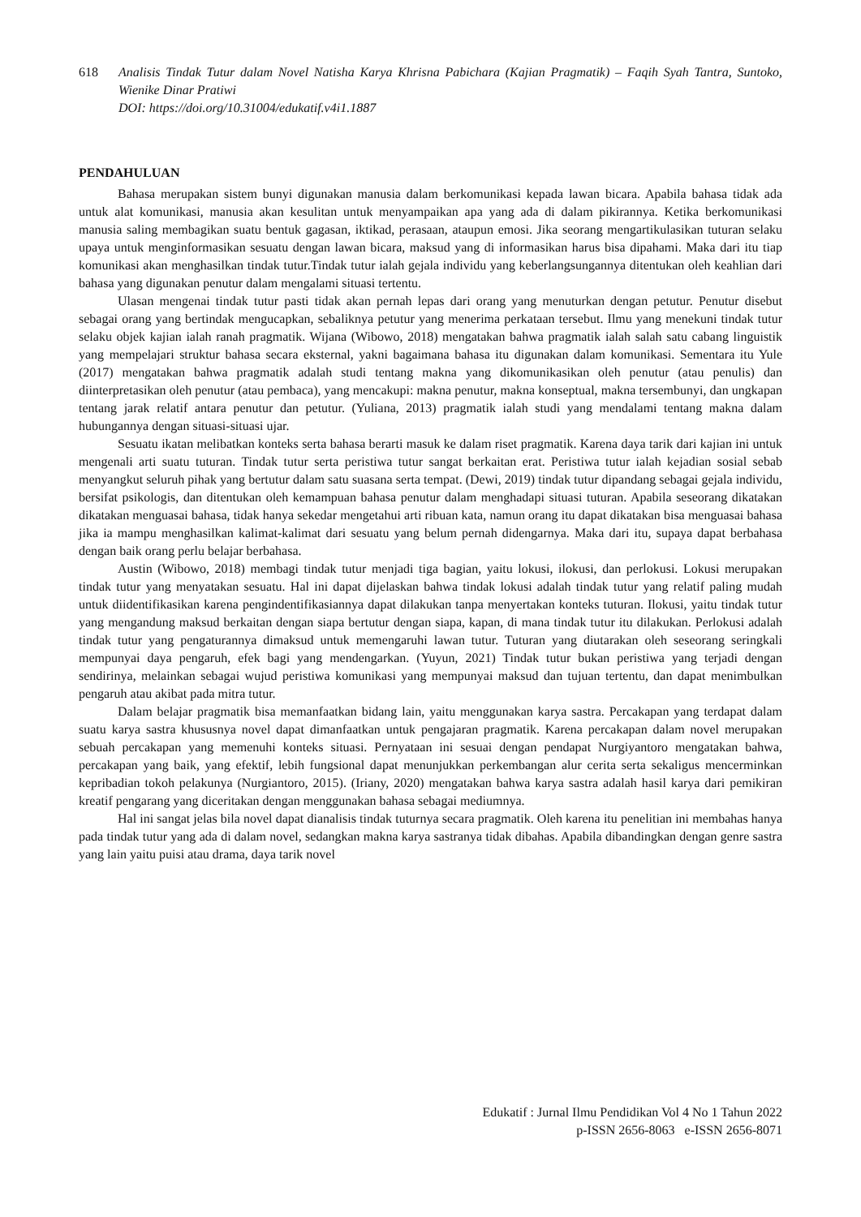618 Analisis Tindak Tutur dalam Novel Natisha Karya Khrisna Pabichara (Kajian Pragmatik) – Faqih Syah Tantra, Suntoko, Wienike Dinar Pratiwi
DOI: https://doi.org/10.31004/edukatif.v4i1.1887
PENDAHULUAN
Bahasa merupakan sistem bunyi digunakan manusia dalam berkomunikasi kepada lawan bicara. Apabila bahasa tidak ada untuk alat komunikasi, manusia akan kesulitan untuk menyampaikan apa yang ada di dalam pikirannya. Ketika berkomunikasi manusia saling membagikan suatu bentuk gagasan, iktikad, perasaan, ataupun emosi. Jika seorang mengartikulasikan tuturan selaku upaya untuk menginformasikan sesuatu dengan lawan bicara, maksud yang di informasikan harus bisa dipahami. Maka dari itu tiap komunikasi akan menghasilkan tindak tutur.Tindak tutur ialah gejala individu yang keberlangsungannya ditentukan oleh keahlian dari bahasa yang digunakan penutur dalam mengalami situasi tertentu.
Ulasan mengenai tindak tutur pasti tidak akan pernah lepas dari orang yang menuturkan dengan petutur. Penutur disebut sebagai orang yang bertindak mengucapkan, sebaliknya petutur yang menerima perkataan tersebut. Ilmu yang menekuni tindak tutur selaku objek kajian ialah ranah pragmatik. Wijana (Wibowo, 2018) mengatakan bahwa pragmatik ialah salah satu cabang linguistik yang mempelajari struktur bahasa secara eksternal, yakni bagaimana bahasa itu digunakan dalam komunikasi. Sementara itu Yule (2017) mengatakan bahwa pragmatik adalah studi tentang makna yang dikomunikasikan oleh penutur (atau penulis) dan diinterpretasikan oleh penutur (atau pembaca), yang mencakupi: makna penutur, makna konseptual, makna tersembunyi, dan ungkapan tentang jarak relatif antara penutur dan petutur. (Yuliana, 2013) pragmatik ialah studi yang mendalami tentang makna dalam hubungannya dengan situasi-situasi ujar.
Sesuatu ikatan melibatkan konteks serta bahasa berarti masuk ke dalam riset pragmatik. Karena daya tarik dari kajian ini untuk mengenali arti suatu tuturan. Tindak tutur serta peristiwa tutur sangat berkaitan erat. Peristiwa tutur ialah kejadian sosial sebab menyangkut seluruh pihak yang bertutur dalam satu suasana serta tempat. (Dewi, 2019) tindak tutur dipandang sebagai gejala individu, bersifat psikologis, dan ditentukan oleh kemampuan bahasa penutur dalam menghadapi situasi tuturan. Apabila seseorang dikatakan dikatakan menguasai bahasa, tidak hanya sekedar mengetahui arti ribuan kata, namun orang itu dapat dikatakan bisa menguasai bahasa jika ia mampu menghasilkan kalimat-kalimat dari sesuatu yang belum pernah didengarnya. Maka dari itu, supaya dapat berbahasa dengan baik orang perlu belajar berbahasa.
Austin (Wibowo, 2018) membagi tindak tutur menjadi tiga bagian, yaitu lokusi, ilokusi, dan perlokusi. Lokusi merupakan tindak tutur yang menyatakan sesuatu. Hal ini dapat dijelaskan bahwa tindak lokusi adalah tindak tutur yang relatif paling mudah untuk diidentifikasikan karena pengindentifikasiannya dapat dilakukan tanpa menyertakan konteks tuturan. Ilokusi, yaitu tindak tutur yang mengandung maksud berkaitan dengan siapa bertutur dengan siapa, kapan, di mana tindak tutur itu dilakukan. Perlokusi adalah tindak tutur yang pengaturannya dimaksud untuk memengaruhi lawan tutur. Tuturan yang diutarakan oleh seseorang seringkali mempunyai daya pengaruh, efek bagi yang mendengarkan. (Yuyun, 2021) Tindak tutur bukan peristiwa yang terjadi dengan sendirinya, melainkan sebagai wujud peristiwa komunikasi yang mempunyai maksud dan tujuan tertentu, dan dapat menimbulkan pengaruh atau akibat pada mitra tutur.
Dalam belajar pragmatik bisa memanfaatkan bidang lain, yaitu menggunakan karya sastra. Percakapan yang terdapat dalam suatu karya sastra khususnya novel dapat dimanfaatkan untuk pengajaran pragmatik. Karena percakapan dalam novel merupakan sebuah percakapan yang memenuhi konteks situasi. Pernyataan ini sesuai dengan pendapat Nurgiyantoro mengatakan bahwa, percakapan yang baik, yang efektif, lebih fungsional dapat menunjukkan perkembangan alur cerita serta sekaligus mencerminkan kepribadian tokoh pelakunya (Nurgiantoro, 2015). (Iriany, 2020) mengatakan bahwa karya sastra adalah hasil karya dari pemikiran kreatif pengarang yang diceritakan dengan menggunakan bahasa sebagai mediumnya.
Hal ini sangat jelas bila novel dapat dianalisis tindak tuturnya secara pragmatik. Oleh karena itu penelitian ini membahas hanya pada tindak tutur yang ada di dalam novel, sedangkan makna karya sastranya tidak dibahas. Apabila dibandingkan dengan genre sastra yang lain yaitu puisi atau drama, daya tarik novel
Edukatif : Jurnal Ilmu Pendidikan Vol 4 No 1 Tahun 2022
p-ISSN 2656-8063 e-ISSN 2656-8071